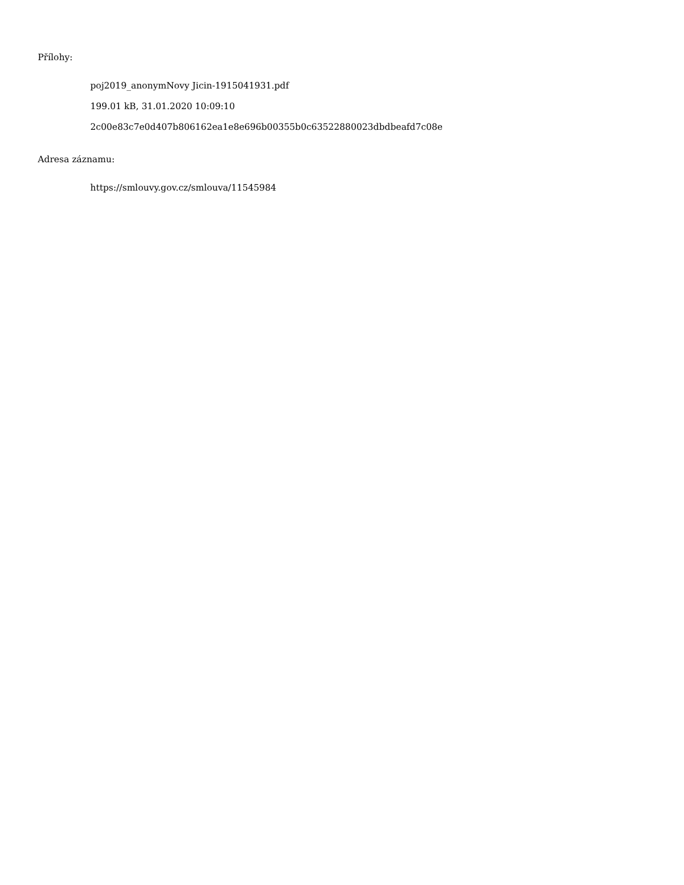Přílohy:
poj2019_anonymNovy Jicin-1915041931.pdf
199.01 kB, 31.01.2020 10:09:10
2c00e83c7e0d407b806162ea1e8e696b00355b0c63522880023dbdbeafd7c08e
Adresa záznamu:
https://smlouvy.gov.cz/smlouva/11545984